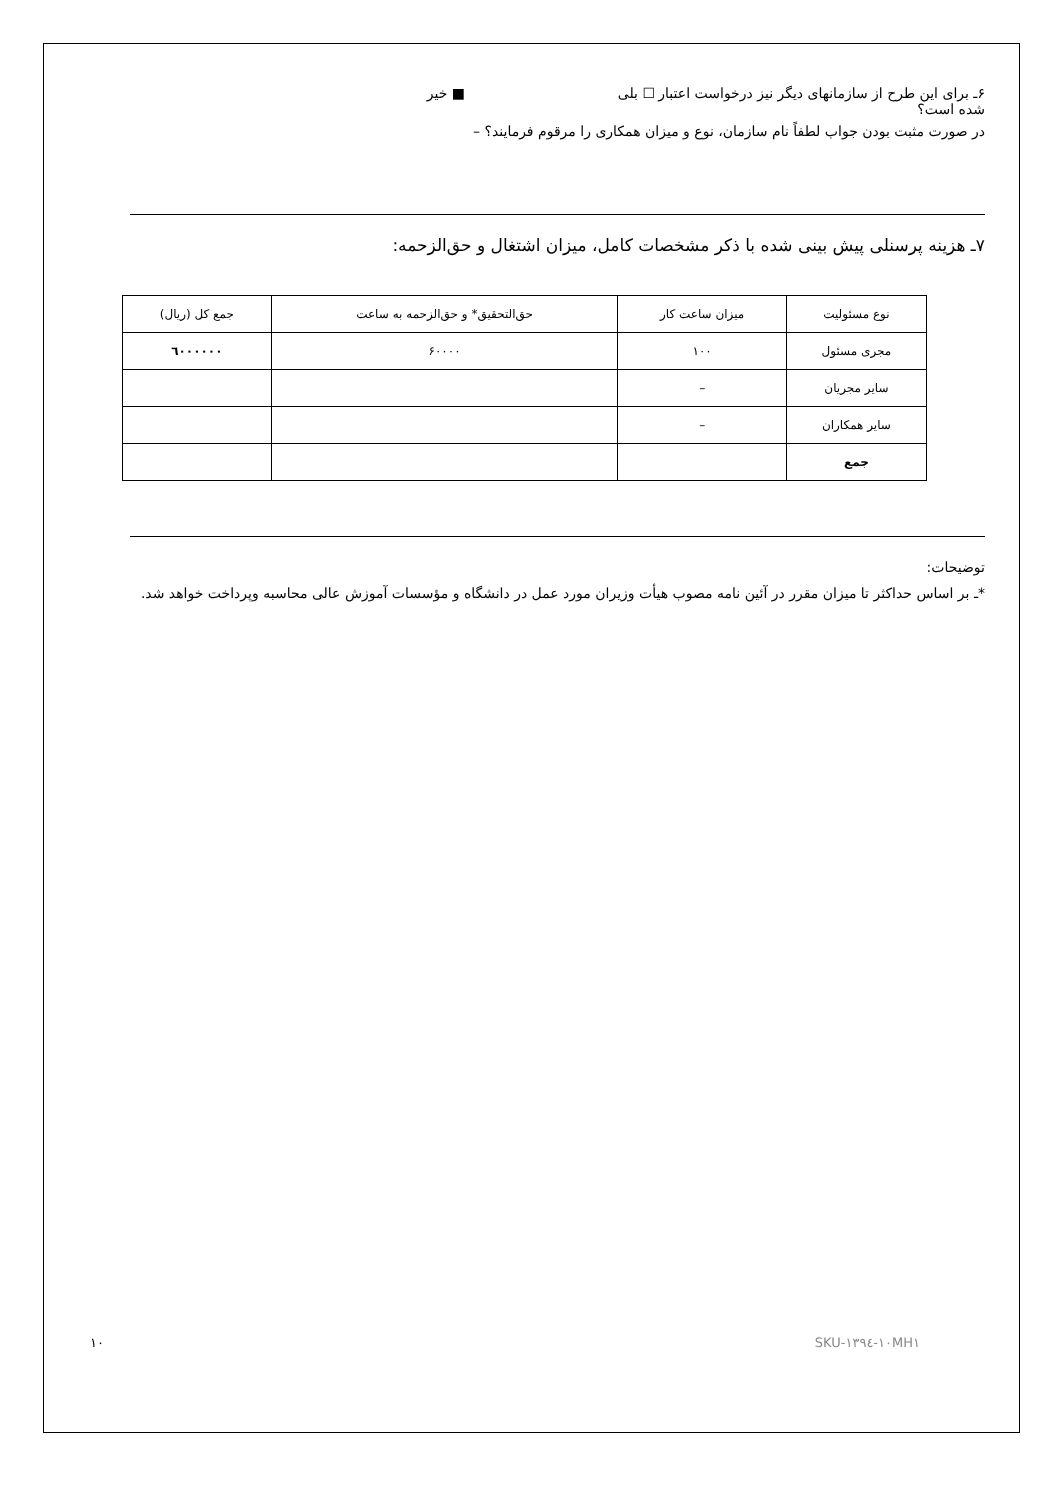۶ـ برای این طرح از سازمانهای دیگر نیز درخواست اعتبار شده است؟ ☐ بلی ■ خیر
در صورت مثبت بودن جواب لطفاً نام سازمان، نوع و میزان همکاری را مرقوم فرمایند؟ –
۷ـ هزینه پرسنلی پیش بینی شده با ذکر مشخصات کامل، میزان اشتغال و حق‌الزحمه:
| نوع مسئولیت | میزان ساعت کار | حق‌التحقیق* و حق‌الزحمه به ساعت | جمع کل (ریال) |
| --- | --- | --- | --- |
| مجری مسئول | ۱۰۰ | ۶۰۰۰۰ | ٦۰۰۰۰۰۰ |
| سایر مجریان | – | | |
| سایر همکاران | – | | |
| جمع | | | |
توضیحات:
*ـ بر اساس حداکثر تا میزان مقرر در آئین نامه مصوب هیأت وزیران مورد عمل در دانشگاه و مؤسسات آموزش عالی محاسبه وپرداخت خواهد شد.
۱۰ SKU-۱۳۹٤-۱۰MH۱